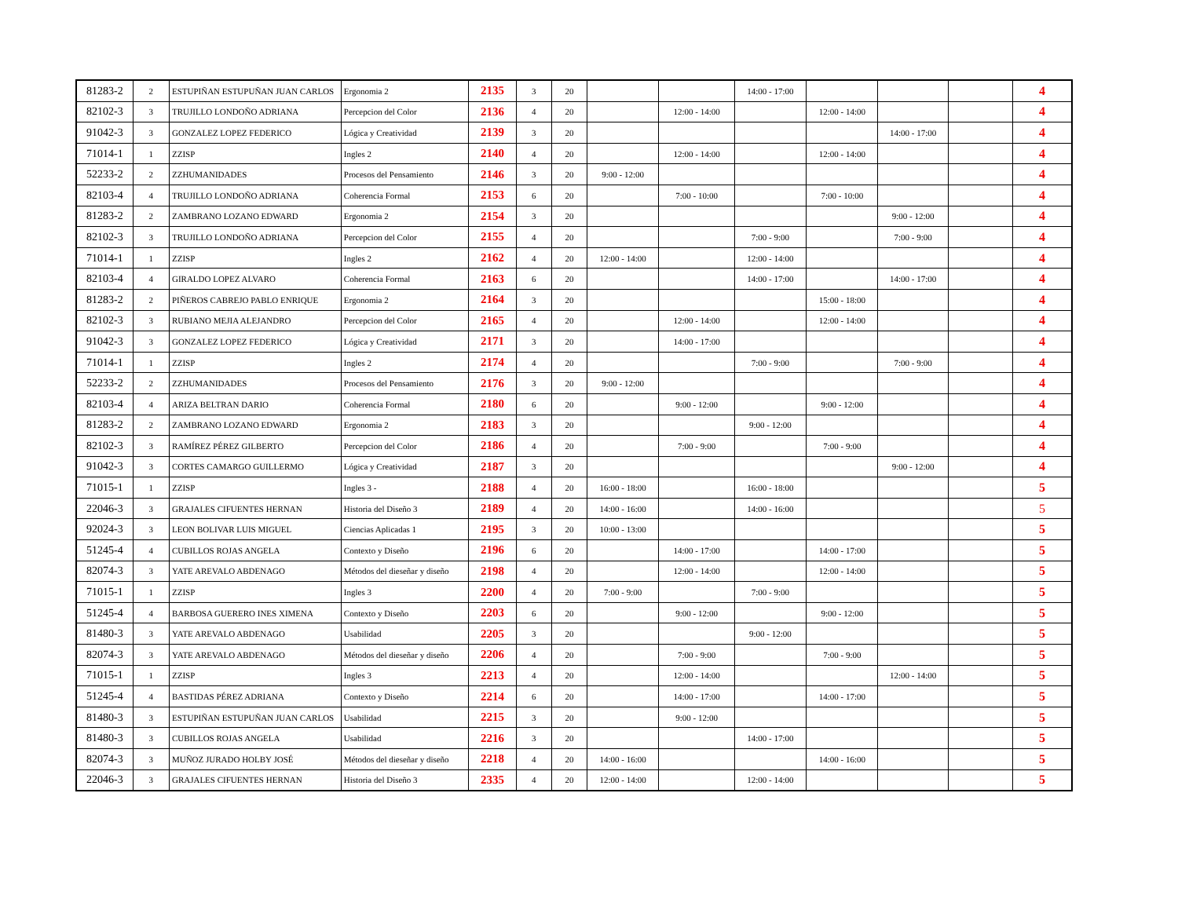| 81283-2 | 2 | ESTUPIÑAN ESTUPUÑAN JUAN CARLOS | Ergonomia 2 | 2135 | 3 | 20 | | | 14:00 - 17:00 | | | | 4 |
| 82102-3 | 3 | TRUJILLO LONDOÑO ADRIANA | Percepcion del Color | 2136 | 4 | 20 | | 12:00 - 14:00 | | 12:00 - 14:00 | | | 4 |
| 91042-3 | 3 | GONZALEZ LOPEZ FEDERICO | Lógica y Creatividad | 2139 | 3 | 20 | | | | | 14:00 - 17:00 | | 4 |
| 71014-1 | 1 | ZZISP | Ingles 2 | 2140 | 4 | 20 | | 12:00 - 14:00 | | 12:00 - 14:00 | | | 4 |
| 52233-2 | 2 | ZZHUMANIDADES | Procesos del Pensamiento | 2146 | 3 | 20 | 9:00 - 12:00 | | | | | | 4 |
| 82103-4 | 4 | TRUJILLO LONDOÑO ADRIANA | Coherencia Formal | 2153 | 6 | 20 | | 7:00 - 10:00 | | 7:00 - 10:00 | | | 4 |
| 81283-2 | 2 | ZAMBRANO LOZANO EDWARD | Ergonomia 2 | 2154 | 3 | 20 | | | | | 9:00 - 12:00 | | 4 |
| 82102-3 | 3 | TRUJILLO LONDOÑO ADRIANA | Percepcion del Color | 2155 | 4 | 20 | | | 7:00 - 9:00 | | 7:00 - 9:00 | | 4 |
| 71014-1 | 1 | ZZISP | Ingles 2 | 2162 | 4 | 20 | 12:00 - 14:00 | | 12:00 - 14:00 | | | | 4 |
| 82103-4 | 4 | GIRALDO LOPEZ ALVARO | Coherencia Formal | 2163 | 6 | 20 | | | 14:00 - 17:00 | | 14:00 - 17:00 | | 4 |
| 81283-2 | 2 | PIÑEROS CABREJO PABLO ENRIQUE | Ergonomia 2 | 2164 | 3 | 20 | | | | 15:00 - 18:00 | | | 4 |
| 82102-3 | 3 | RUBIANO MEJIA ALEJANDRO | Percepcion del Color | 2165 | 4 | 20 | | 12:00 - 14:00 | | 12:00 - 14:00 | | | 4 |
| 91042-3 | 3 | GONZALEZ LOPEZ FEDERICO | Lógica y Creatividad | 2171 | 3 | 20 | | 14:00 - 17:00 | | | | | 4 |
| 71014-1 | 1 | ZZISP | Ingles 2 | 2174 | 4 | 20 | | | 7:00 - 9:00 | | 7:00 - 9:00 | | 4 |
| 52233-2 | 2 | ZZHUMANIDADES | Procesos del Pensamiento | 2176 | 3 | 20 | 9:00 - 12:00 | | | | | | 4 |
| 82103-4 | 4 | ARIZA BELTRAN DARIO | Coherencia Formal | 2180 | 6 | 20 | | 9:00 - 12:00 | | 9:00 - 12:00 | | | 4 |
| 81283-2 | 2 | ZAMBRANO LOZANO EDWARD | Ergonomia 2 | 2183 | 3 | 20 | | | 9:00 - 12:00 | | | | 4 |
| 82102-3 | 3 | RAMÍREZ PÉREZ GILBERTO | Percepcion del Color | 2186 | 4 | 20 | | 7:00 - 9:00 | | 7:00 - 9:00 | | | 4 |
| 91042-3 | 3 | CORTES CAMARGO GUILLERMO | Lógica y Creatividad | 2187 | 3 | 20 | | | | | 9:00 - 12:00 | | 4 |
| 71015-1 | 1 | ZZISP | Ingles 3 - | 2188 | 4 | 20 | 16:00 - 18:00 | | 16:00 - 18:00 | | | | 5 |
| 22046-3 | 3 | GRAJALES CIFUENTES HERNAN | Historia del Diseño 3 | 2189 | 4 | 20 | 14:00 - 16:00 | | 14:00 - 16:00 | | | | 5 |
| 92024-3 | 3 | LEON BOLIVAR LUIS MIGUEL | Ciencias Aplicadas 1 | 2195 | 3 | 20 | 10:00 - 13:00 | | | | | | 5 |
| 51245-4 | 4 | CUBILLOS ROJAS ANGELA | Contexto y Diseño | 2196 | 6 | 20 | | 14:00 - 17:00 | | 14:00 - 17:00 | | | 5 |
| 82074-3 | 3 | YATE AREVALO ABDENAGO | Métodos del dieseñar y diseño | 2198 | 4 | 20 | | 12:00 - 14:00 | | 12:00 - 14:00 | | | 5 |
| 71015-1 | 1 | ZZISP | Ingles 3 | 2200 | 4 | 20 | 7:00 - 9:00 | | 7:00 - 9:00 | | | | 5 |
| 51245-4 | 4 | BARBOSA GUERERO INES XIMENA | Contexto y Diseño | 2203 | 6 | 20 | | 9:00 - 12:00 | | 9:00 - 12:00 | | | 5 |
| 81480-3 | 3 | YATE AREVALO ABDENAGO | Usabilidad | 2205 | 3 | 20 | | | 9:00 - 12:00 | | | | 5 |
| 82074-3 | 3 | YATE AREVALO ABDENAGO | Métodos del dieseñar y diseño | 2206 | 4 | 20 | | 7:00 - 9:00 | | 7:00 - 9:00 | | | 5 |
| 71015-1 | 1 | ZZISP | Ingles 3 | 2213 | 4 | 20 | | 12:00 - 14:00 | | | 12:00 - 14:00 | | 5 |
| 51245-4 | 4 | BASTIDAS PÉREZ ADRIANA | Contexto y Diseño | 2214 | 6 | 20 | | 14:00 - 17:00 | | 14:00 - 17:00 | | | 5 |
| 81480-3 | 3 | ESTUPIÑAN ESTUPUÑAN JUAN CARLOS | Usabilidad | 2215 | 3 | 20 | | 9:00 - 12:00 | | | | | 5 |
| 81480-3 | 3 | CUBILLOS ROJAS ANGELA | Usabilidad | 2216 | 3 | 20 | | | 14:00 - 17:00 | | | | 5 |
| 82074-3 | 3 | MUÑOZ JURADO HOLBY JOSÉ | Métodos del dieseñar y diseño | 2218 | 4 | 20 | 14:00 - 16:00 | | | 14:00 - 16:00 | | | 5 |
| 22046-3 | 3 | GRAJALES CIFUENTES HERNAN | Historia del Diseño 3 | 2335 | 4 | 20 | 12:00 - 14:00 | | 12:00 - 14:00 | | | | 5 |